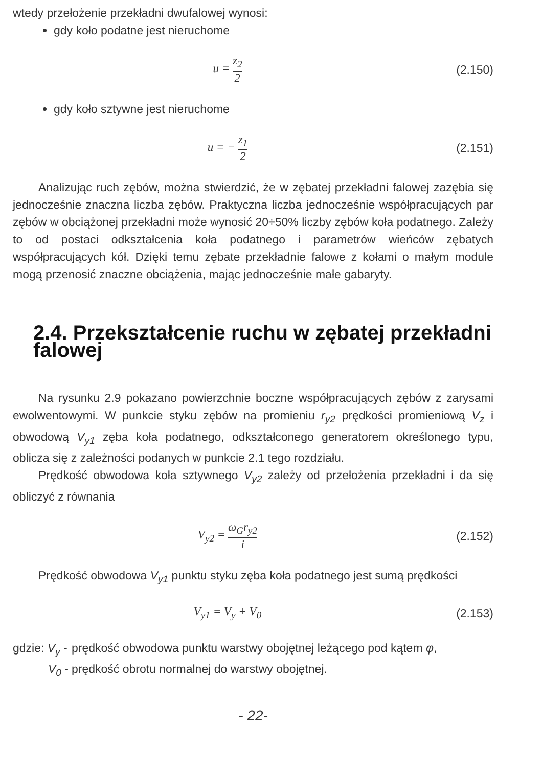wtedy przełożenie przekładni dwufalowej wynosi:
gdy koło podatne jest nieruchome
u = z<sub>2</sub> 2
(2.150)
gdy koło sztywne jest nieruchome
u = − z<sub>1</sub> 2
(2.151)
Analizując ruch zębów, można stwierdzić, że w zębatej przekładni falowej zazębia się jednocześnie znaczna liczba zębów. Praktyczna liczba jednocześnie współpracujących par zębów w obciążonej przekładni może wynosić 20÷50% liczby zębów koła podatnego. Zależy to od postaci odkształcenia koła podatnego i parametrów wieńców zębatych współpracujących kół. Dzięki temu zębate przekładnie falowe z kołami o małym module mogą przenosić znaczne obciążenia, mając jednocześnie małe gabaryty.
2.4. Przekształcenie ruchu w zębatej przekładni falowej
Na rysunku 2.9 pokazano powierzchnie boczne współpracujących zębów z zarysami ewolwentowymi. W punkcie styku zębów na promieniu r<sub>y2</sub> prędkości promieniową V<sub>z</sub> i obwodową V<sub>y1</sub> zęba koła podatnego, odkształconego generatorem określonego typu, oblicza się z zależności podanych w punkcie 2.1 tego rozdziału.
Prędkość obwodowa koła sztywnego V<sub>y2</sub> zależy od przełożenia przekładni i da się obliczyć z równania
V<sub>y2</sub> = ω<sub>G</sub>r<sub>y2</sub> i
(2.152)
Prędkość obwodowa V<sub>y1</sub> punktu styku zęba koła podatnego jest sumą prędkości
V<sub>y1</sub> = V<sub>y</sub> + V<sub>0</sub> (2.153)
gdzie: V<sub>y</sub> -
prędkość obwodowa punktu warstwy obojętnej leżącego pod kątem φ,
V<sub>0</sub> - prędkość obrotu normalnej do warstwy obojętnej.
- 22-